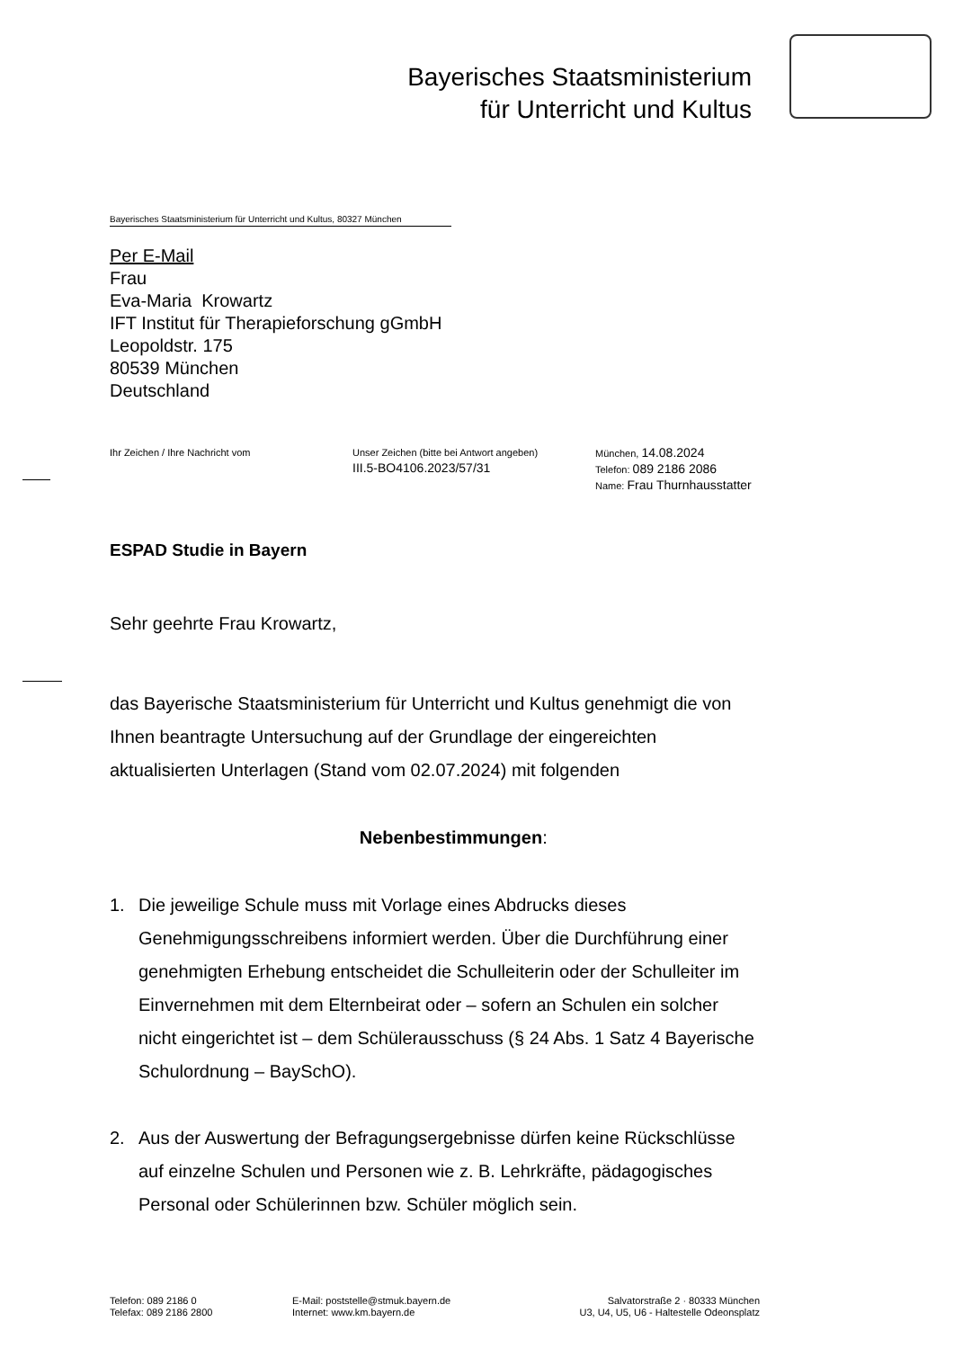Bayerisches Staatsministerium
für Unterricht und Kultus
Bayerisches Staatsministerium für Unterricht und Kultus, 80327 München
Per E-Mail
Frau
Eva-Maria Krowartz
IFT Institut für Therapieforschung gGmbH
Leopoldstr. 175
80539 München
Deutschland
Ihr Zeichen / Ihre Nachricht vom Unser Zeichen (bitte bei Antwort angeben)
III.5-BO4106.2023/57/31
München, 14.08.2024
Telefon: 089 2186 2086
Name: Frau Thurnhausstatter
ESPAD Studie in Bayern
Sehr geehrte Frau Krowartz,
das Bayerische Staatsministerium für Unterricht und Kultus genehmigt die von Ihnen beantragte Untersuchung auf der Grundlage der eingereichten aktualisierten Unterlagen (Stand vom 02.07.2024) mit folgenden
Nebenbestimmungen:
1. Die jeweilige Schule muss mit Vorlage eines Abdrucks dieses Genehmigungsschreibens informiert werden. Über die Durchführung einer genehmigten Erhebung entscheidet die Schulleiterin oder der Schulleiter im Einvernehmen mit dem Elternbeirat oder – sofern an Schulen ein solcher nicht eingerichtet ist – dem Schülerausschuss (§ 24 Abs. 1 Satz 4 Bayerische Schulordnung – BaySchO).
2. Aus der Auswertung der Befragungsergebnisse dürfen keine Rückschlüsse auf einzelne Schulen und Personen wie z. B. Lehrkräfte, pädagogisches Personal oder Schülerinnen bzw. Schüler möglich sein.
Telefon: 089 2186 0
Telefax: 089 2186 2800
E-Mail: poststelle@stmuk.bayern.de
Internet: www.km.bayern.de
Salvatorstraße 2 · 80333 München
U3, U4, U5, U6 - Haltestelle Odeonsplatz